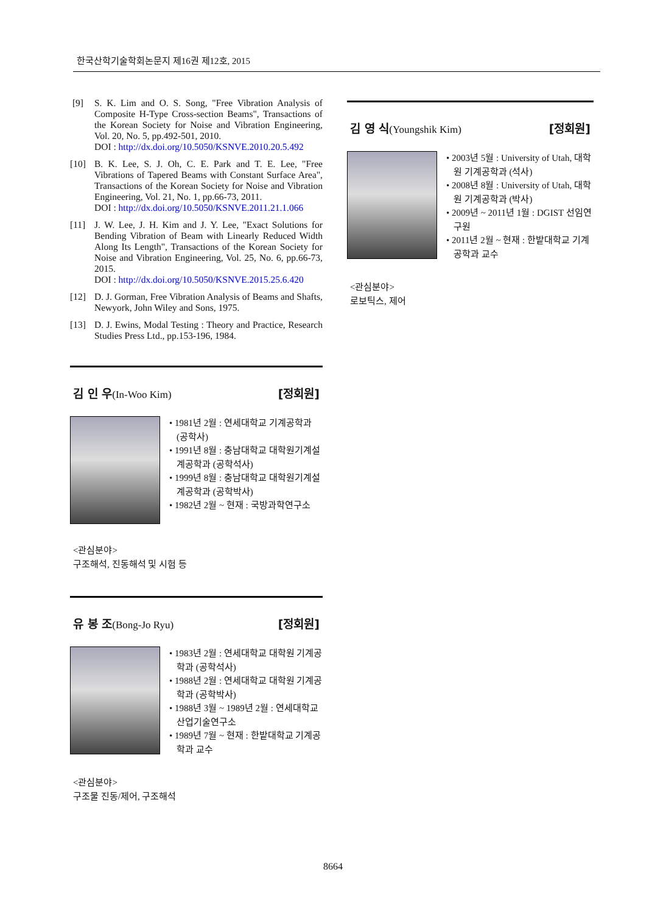한국산학기술학회논문지 제16권 제12호, 2015
[9] S. K. Lim and O. S. Song, "Free Vibration Analysis of Composite H-Type Cross-section Beams", Transactions of the Korean Society for Noise and Vibration Engineering, Vol. 20, No. 5, pp.492-501, 2010.
DOI : http://dx.doi.org/10.5050/KSNVE.2010.20.5.492
[10] B. K. Lee, S. J. Oh, C. E. Park and T. E. Lee, "Free Vibrations of Tapered Beams with Constant Surface Area", Transactions of the Korean Society for Noise and Vibration Engineering, Vol. 21, No. 1, pp.66-73, 2011.
DOI : http://dx.doi.org/10.5050/KSNVE.2011.21.1.066
[11] J. W. Lee, J. H. Kim and J. Y. Lee, "Exact Solutions for Bending Vibration of Beam with Linearly Reduced Width Along Its Length", Transactions of the Korean Society for Noise and Vibration Engineering, Vol. 25, No. 6, pp.66-73, 2015.
DOI : http://dx.doi.org/10.5050/KSNVE.2015.25.6.420
[12] D. J. Gorman, Free Vibration Analysis of Beams and Shafts, Newyork, John Wiley and Sons, 1975.
[13] D. J. Ewins, Modal Testing : Theory and Practice, Research Studies Press Ltd., pp.153-196, 1984.
김 인 우(In-Woo Kim) [정회원]
• 1981년 2월 : 연세대학교 기계공학과 (공학사)
• 1991년 8월 : 충남대학교 대학원기계설계공학과 (공학석사)
• 1999년 8월 : 충남대학교 대학원기계설계공학과 (공학박사)
• 1982년 2월 ~ 현재 : 국방과학연구소
<관심분야>
구조해석, 진동해석 및 시험 등
유 봉 조(Bong-Jo Ryu) [정회원]
• 1983년 2월 : 연세대학교 대학원 기계공학과 (공학석사)
• 1988년 2월 : 연세대학교 대학원 기계공학과 (공학박사)
• 1988년 3월 ~ 1989년 2월 : 연세대학교 산업기술연구소
• 1989년 7월 ~ 현재 : 한밭대학교 기계공학과 교수
<관심분야>
구조물 진동/제어, 구조해석
김 영 식(Youngshik Kim) [정회원]
• 2003년 5월 : University of Utah, 대학원 기계공학과 (석사)
• 2008년 8월 : University of Utah, 대학원 기계공학과 (박사)
• 2009년 ~ 2011년 1월 : DGIST 선임연구원
• 2011년 2월 ~ 현재 : 한밭대학교 기계공학과 교수
<관심분야>
로보틱스, 제어
8664